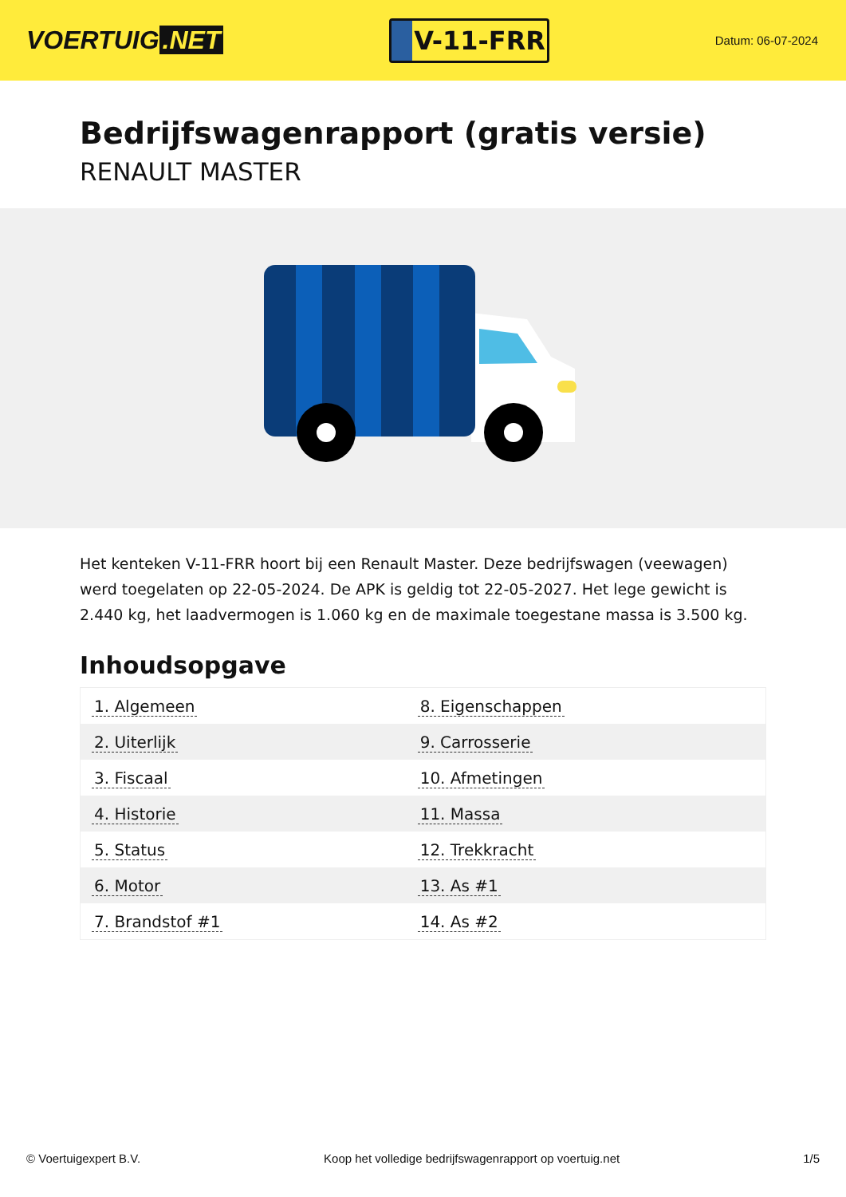VOERTUIG.NET
V-11-FRR
Datum: 06-07-2024
Bedrijfswagenrapport (gratis versie)
RENAULT MASTER
Het kenteken V-11-FRR hoort bij een Renault Master. Deze bedrijfswagen (veewagen) werd toegelaten op 22-05-2024. De APK is geldig tot 22-05-2027. Het lege gewicht is 2.440 kg, het laadvermogen is 1.060 kg en de maximale toegestane massa is 3.500 kg.
Inhoudsopgave
| 1. Algemeen | 8. Eigenschappen |
| 2. Uiterlijk | 9. Carrosserie |
| 3. Fiscaal | 10. Afmetingen |
| 4. Historie | 11. Massa |
| 5. Status | 12. Trekkracht |
| 6. Motor | 13. As #1 |
| 7. Brandstof #1 | 14. As #2 |
© Voertuigexpert B.V. Koop het volledige bedrijfswagenrapport op voertuig.net
1/5